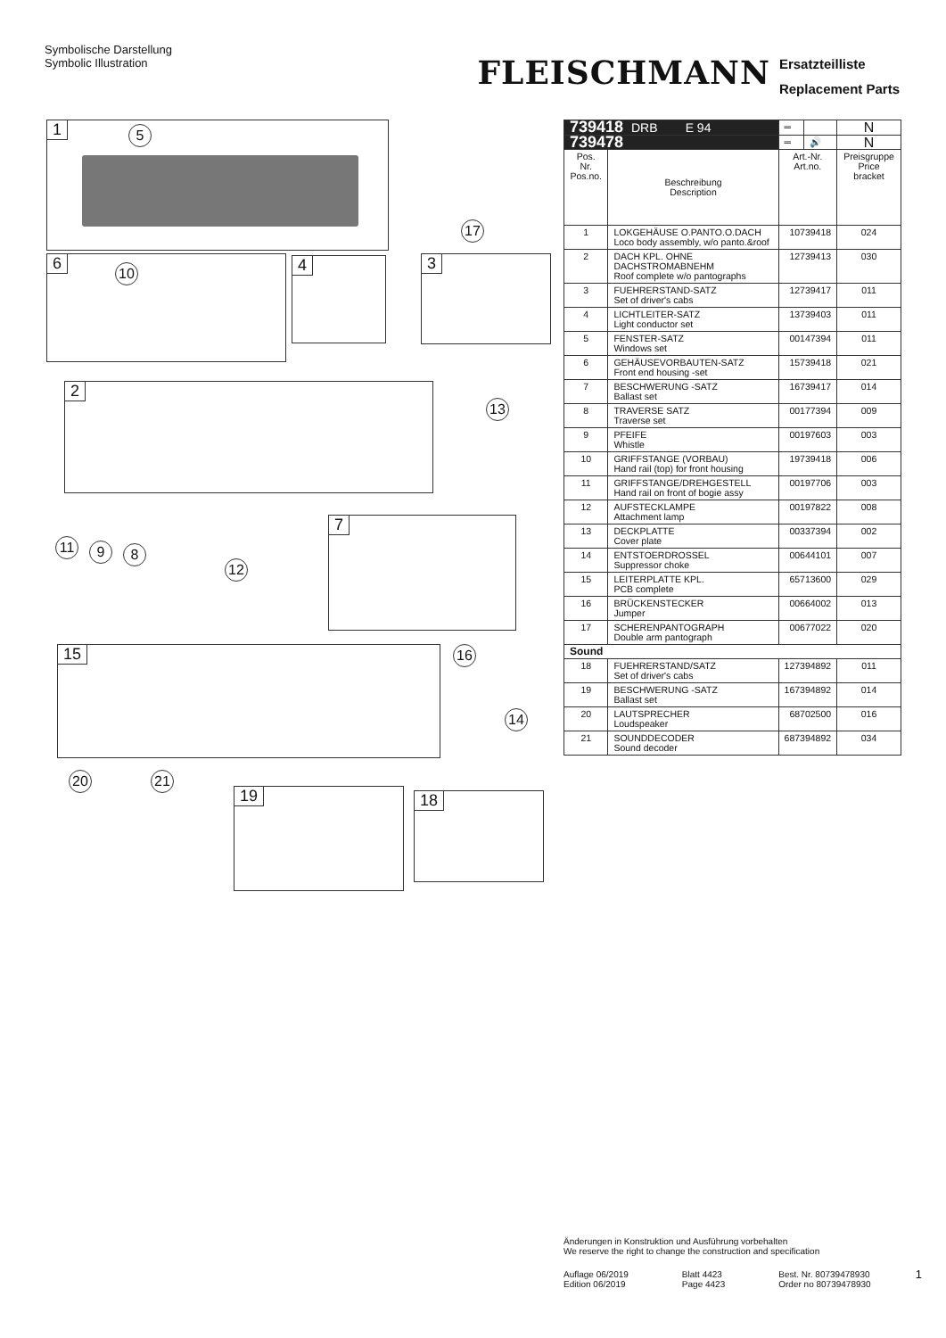Symbolische Darstellung
Symbolic Illustration
FLEISCHMANN
Ersatzteilliste
Replacement Parts
1 5
17
6
10
4 3
2
13
7
11 9 8
12
15 16
14
20 21
19 18
| 739418 DRB E 94 | | ═ | | N |
| 739478 | | ═ | 🔊 | N |
| Pos. Nr. Pos.no. | Beschreibung Description | Art.-Nr. Art.no. | | Preisgruppe Price bracket |
| 1 | LOKGEHÄUSE O.PANTO.O.DACH Loco body assembly, w/o panto.&roof | 10739418 | | 024 |
| 2 | DACH KPL. OHNE DACHSTROMABNEHM Roof complete w/o pantographs | 12739413 | | 030 |
| 3 | FUEHRERSTAND-SATZ Set of driver's cabs | 12739417 | | 011 |
| 4 | LICHTLEITER-SATZ Light conductor set | 13739403 | | 011 |
| 5 | FENSTER-SATZ Windows set | 00147394 | | 011 |
| 6 | GEHÄUSEVORBAUTEN-SATZ Front end housing -set | 15739418 | | 021 |
| 7 | BESCHWERUNG -SATZ Ballast set | 16739417 | | 014 |
| 8 | TRAVERSE SATZ Traverse set | 00177394 | | 009 |
| 9 | PFEIFE Whistle | 00197603 | | 003 |
| 10 | GRIFFSTANGE (VORBAU) Hand rail (top) for front housing | 19739418 | | 006 |
| 11 | GRIFFSTANGE/DREHGESTELL Hand rail on front of bogie assy | 00197706 | | 003 |
| 12 | AUFSTECKLAMPE Attachment lamp | 00197822 | | 008 |
| 13 | DECKPLATTE Cover plate | 00337394 | | 002 |
| 14 | ENTSTOERDROSSEL Suppressor choke | 00644101 | | 007 |
| 15 | LEITERPLATTE KPL. PCB complete | 65713600 | | 029 |
| 16 | BRÜCKENSTECKER Jumper | 00664002 | | 013 |
| 17 | SCHERENPANTOGRAPH Double arm pantograph | 00677022 | | 020 |
| Sound | | | | |
| 18 | FUEHRERSTAND/SATZ Set of driver's cabs | 127394892 | | 011 |
| 19 | BESCHWERUNG -SATZ Ballast set | 167394892 | | 014 |
| 20 | LAUTSPRECHER Loudspeaker | 68702500 | | 016 |
| 21 | SOUNDDECODER Sound decoder | 687394892 | | 034 |
Änderungen in Konstruktion und Ausführung vorbehalten
We reserve the right to change the construction and specification
Auflage 06/2019
Edition 06/2019
Blatt 4423
Page 4423
Best. Nr. 80739478930
Order no 80739478930
1